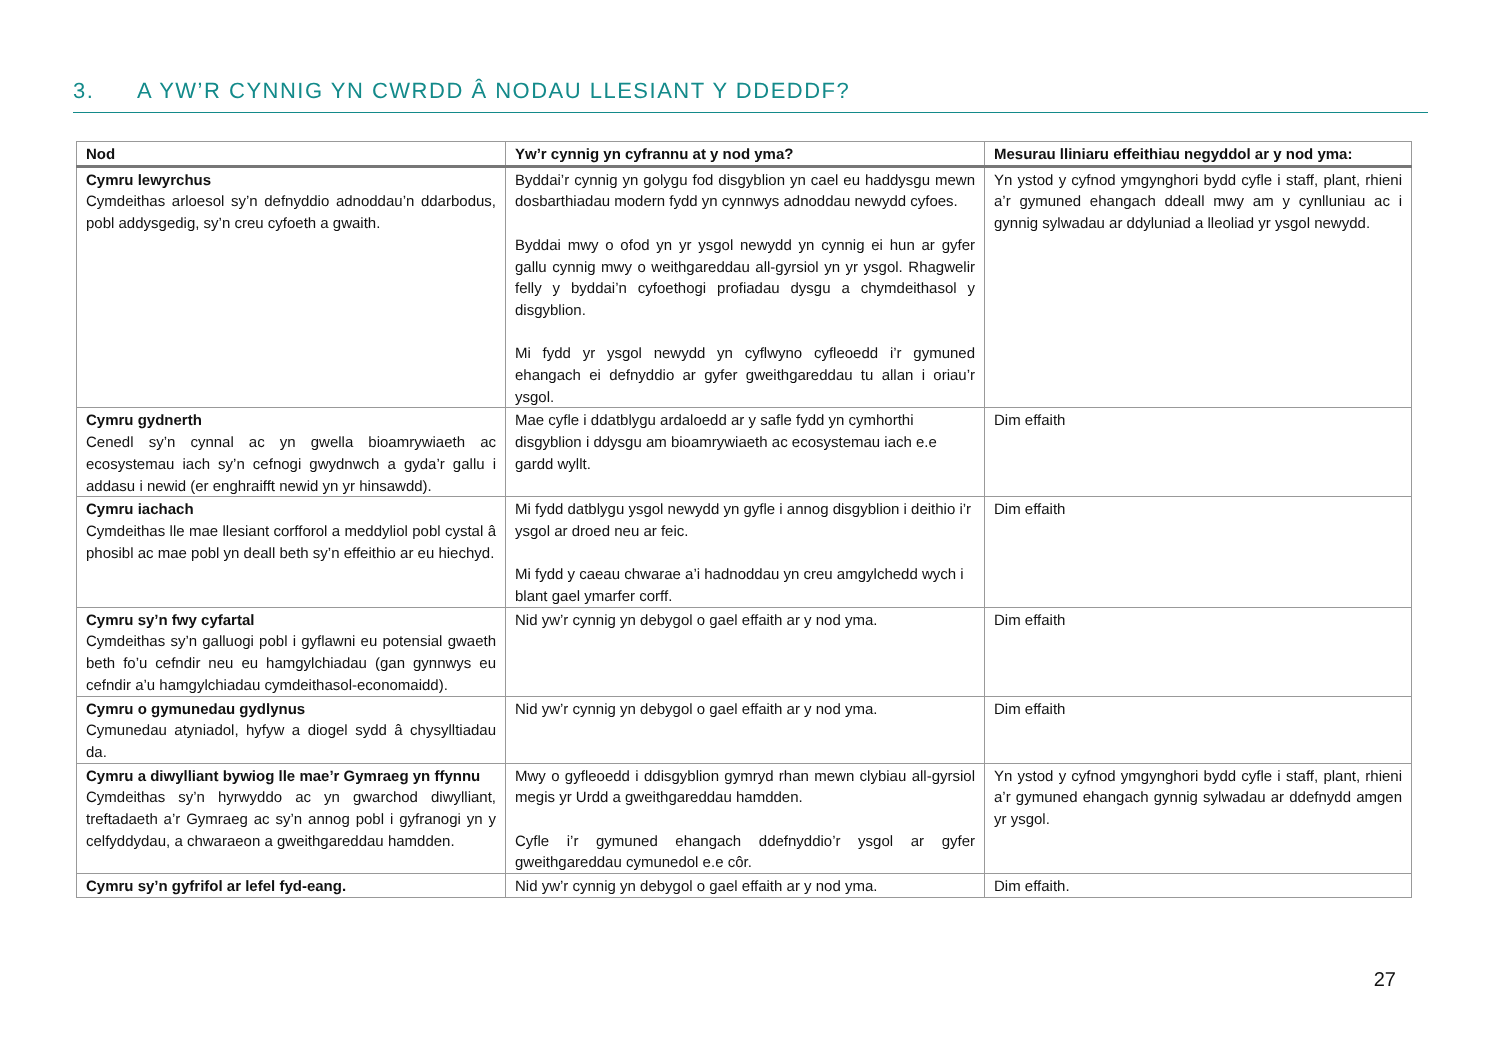3. A YW’R CYNNIG YN CWRDD Â NODAU LLESIANT Y DDEDDF?
| Nod | Yw’r cynnig yn cyfrannu at y nod yma? | Mesurau lliniaru effeithiau negyddol ar y nod yma: |
| --- | --- | --- |
| Cymru lewyrchus Cymdeithas arloesol sy’n defnyddio adnoddau’n ddarbodus, pobl addysgedig, sy’n creu cyfoeth a gwaith. | Byddai’r cynnig yn golygu fod disgyblion yn cael eu haddysgu mewn dosbarthiadau modern fydd yn cynnwys adnoddau newydd cyfoes. Byddai mwy o ofod yn yr ysgol newydd yn cynnig ei hun ar gyfer gallu cynnig mwy o weithgareddau all-gyrsiol yn yr ysgol. Rhagwelir felly y byddai’n cyfoethogi profiadau dysgu a chymdeithasol y disgyblion. Mi fydd yr ysgol newydd yn cyflwyno cyfleoedd i’r gymuned ehangach ei defnyddio ar gyfer gweithgareddau tu allan i oriau’r ysgol. | Yn ystod y cyfnod ymgynghori bydd cyfle i staff, plant, rhieni a’r gymuned ehangach ddeall mwy am y cynlluniau ac i gynnig sylwadau ar ddyluniad a lleoliad yr ysgol newydd. |
| Cymru gydnerth Cenedl sy’n cynnal ac yn gwella bioamrywiaeth ac ecosystemau iach sy’n cefnogi gwydnwch a gyda’r gallu i addasu i newid (er enghraifft newid yn yr hinsawdd). | Mae cyfle i ddatblygu ardaloedd ar y safle fydd yn cymhorthi disgyblion i ddysgu am bioamrywiaeth ac ecosystemau iach e.e gardd wyllt. | Dim effaith |
| Cymru iachach Cymdeithas lle mae llesiant corfforol a meddyliol pobl cystal â phosibl ac mae pobl yn deall beth sy’n effeithio ar eu hiechyd. | Mi fydd datblygu ysgol newydd yn gyfle i annog disgyblion i deithio i’r ysgol ar droed neu ar feic. Mi fydd y caeau chwarae a’i hadnoddau yn creu amgylchedd wych i blant gael ymarfer corff. | Dim effaith |
| Cymru sy’n fwy cyfartal Cymdeithas sy’n galluogi pobl i gyflawni eu potensial gwaeth beth fo’u cefndir neu eu hamgylchiadau (gan gynnwys eu cefndir a’u hamgylchiadau cymdeithasol-economaidd). | Nid yw’r cynnig yn debygol o gael effaith ar y nod yma. | Dim effaith |
| Cymru o gymunedau gydlynus Cymunedau atyniadol, hyfyw a diogel sydd â chysylltiadau da. | Nid yw’r cynnig yn debygol o gael effaith ar y nod yma. | Dim effaith |
| Cymru a diwylliant bywiog lle mae’r Gymraeg yn ffynnu Cymdeithas sy’n hyrwyddo ac yn gwarchod diwylliant, treftadaeth a’r Gymraeg ac sy’n annog pobl i gyfranogi yn y celfyddydau, a chwaraeon a gweithgareddau hamdden. | Mwy o gyfleoedd i ddisgyblion gymryd rhan mewn clybiau all-gyrsiol megis yr Urdd a gweithgareddau hamdden. Cyfle i’r gymuned ehangach ddefnyddio’r ysgol ar gyfer gweithgareddau cymunedol e.e côr. | Yn ystod y cyfnod ymgynghori bydd cyfle i staff, plant, rhieni a’r gymuned ehangach gynnig sylwadau ar ddefnydd amgen yr ysgol. |
| Cymru sy’n gyfrifol ar lefel fyd-eang. | Nid yw’r cynnig yn debygol o gael effaith ar y nod yma. | Dim effaith. |
27